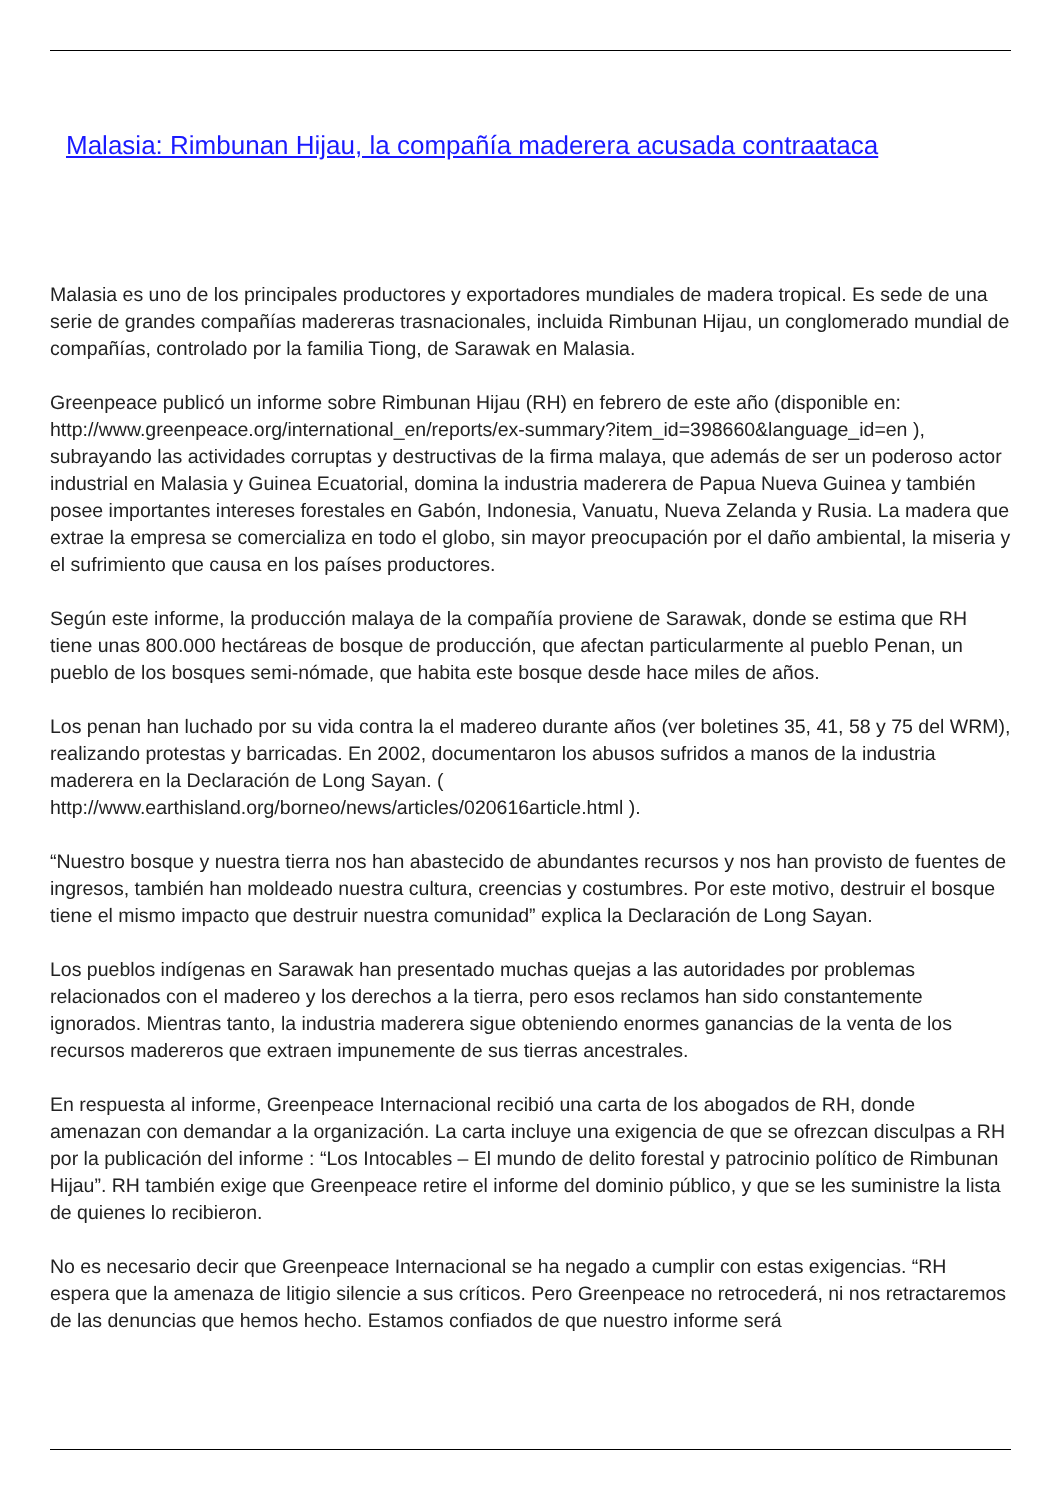Malasia: Rimbunan Hijau, la compañía maderera acusada contraataca
Malasia es uno de los principales productores y exportadores mundiales de madera tropical. Es sede de una serie de grandes compañías madereras trasnacionales, incluida Rimbunan Hijau, un conglomerado mundial de compañías, controlado por la familia Tiong, de Sarawak en Malasia.
Greenpeace publicó un informe sobre Rimbunan Hijau (RH) en febrero de este año (disponible en: http://www.greenpeace.org/international_en/reports/ex-summary?item_id=398660&language_id=en ), subrayando las actividades corruptas y destructivas de la firma malaya, que además de ser un poderoso actor industrial en Malasia y Guinea Ecuatorial, domina la industria maderera de Papua Nueva Guinea y también posee importantes intereses forestales en Gabón, Indonesia, Vanuatu, Nueva Zelanda y Rusia. La madera que extrae la empresa se comercializa en todo el globo, sin mayor preocupación por el daño ambiental, la miseria y el sufrimiento que causa en los países productores.
Según este informe, la producción malaya de la compañía proviene de Sarawak, donde se estima que RH tiene unas 800.000 hectáreas de bosque de producción, que afectan particularmente al pueblo Penan, un pueblo de los bosques semi-nómade, que habita este bosque desde hace miles de años.
Los penan han luchado por su vida contra la el madereo durante años (ver boletines 35, 41, 58 y 75 del WRM), realizando protestas y barricadas. En 2002, documentaron los abusos sufridos a manos de la industria maderera en la Declaración de Long Sayan. (
http://www.earthisland.org/borneo/news/articles/020616article.html ).
“Nuestro bosque y nuestra tierra nos han abastecido de abundantes recursos y nos han provisto de fuentes de ingresos, también han moldeado nuestra cultura, creencias y costumbres. Por este motivo, destruir el bosque tiene el mismo impacto que destruir nuestra comunidad” explica la Declaración de Long Sayan.
Los pueblos indígenas en Sarawak han presentado muchas quejas a las autoridades por problemas relacionados con el madereo y los derechos a la tierra, pero esos reclamos han sido constantemente ignorados. Mientras tanto, la industria maderera sigue obteniendo enormes ganancias de la venta de los recursos madereros que extraen impunemente de sus tierras ancestrales.
En respuesta al informe, Greenpeace Internacional recibió una carta de los abogados de RH, donde amenazan con demandar a la organización. La carta incluye una exigencia de que se ofrezcan disculpas a RH por la publicación del informe : “Los Intocables – El mundo de delito forestal y patrocinio político de Rimbunan Hijau”. RH también exige que Greenpeace retire el informe del dominio público, y que se les suministre la lista de quienes lo recibieron.
No es necesario decir que Greenpeace Internacional se ha negado a cumplir con estas exigencias. “RH espera que la amenaza de litigio silencie a sus críticos. Pero Greenpeace no retrocederá, ni nos retractaremos de las denuncias que hemos hecho. Estamos confiados de que nuestro informe será